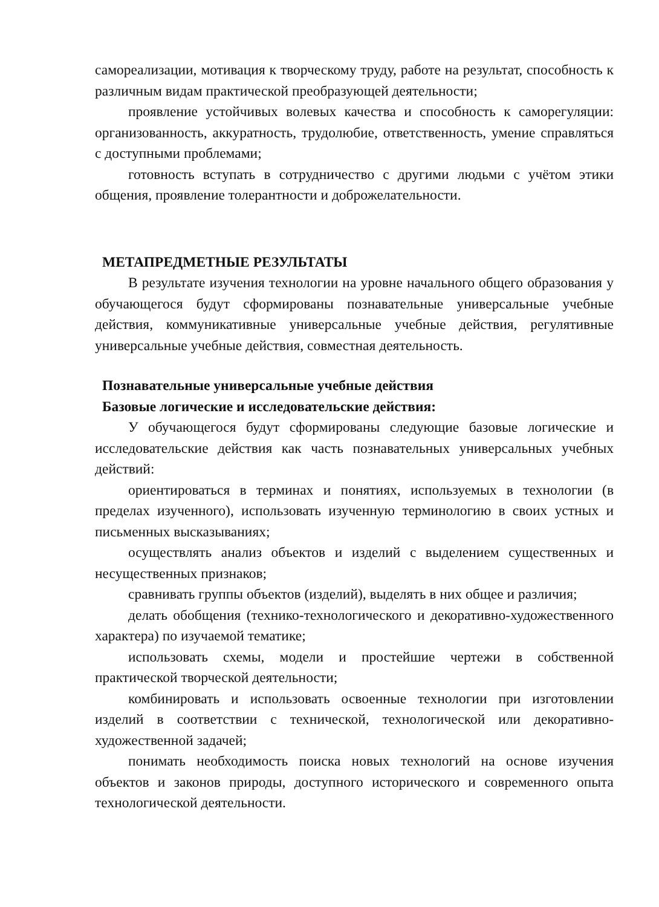самореализации, мотивация к творческому труду, работе на результат, способность к различным видам практической преобразующей деятельности;
проявление устойчивых волевых качества и способность к саморегуляции: организованность, аккуратность, трудолюбие, ответственность, умение справляться с доступными проблемами;
готовность вступать в сотрудничество с другими людьми с учётом этики общения, проявление толерантности и доброжелательности.
МЕТАПРЕДМЕТНЫЕ РЕЗУЛЬТАТЫ
В результате изучения технологии на уровне начального общего образования у обучающегося будут сформированы познавательные универсальные учебные действия, коммуникативные универсальные учебные действия, регулятивные универсальные учебные действия, совместная деятельность.
Познавательные универсальные учебные действия
Базовые логические и исследовательские действия:
У обучающегося будут сформированы следующие базовые логические и исследовательские действия как часть познавательных универсальных учебных действий:
ориентироваться в терминах и понятиях, используемых в технологии (в пределах изученного), использовать изученную терминологию в своих устных и письменных высказываниях;
осуществлять анализ объектов и изделий с выделением существенных и несущественных признаков;
сравнивать группы объектов (изделий), выделять в них общее и различия;
делать обобщения (технико-технологического и декоративно-художественного характера) по изучаемой тематике;
использовать схемы, модели и простейшие чертежи в собственной практической творческой деятельности;
комбинировать и использовать освоенные технологии при изготовлении изделий в соответствии с технической, технологической или декоративно-художественной задачей;
понимать необходимость поиска новых технологий на основе изучения объектов и законов природы, доступного исторического и современного опыта технологической деятельности.